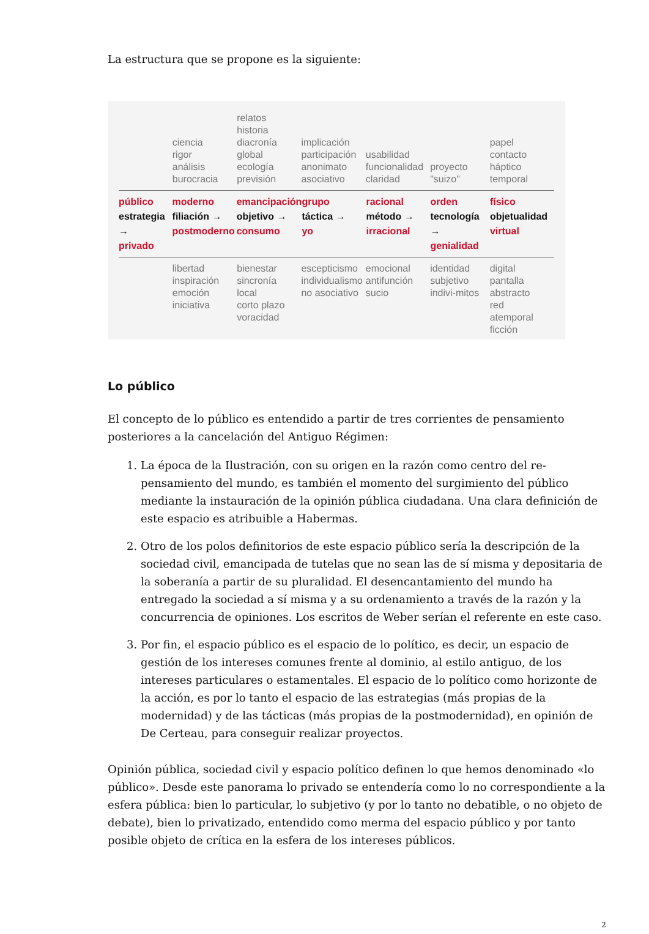La estructura que se propone es la siguiente:
ciencia
rigor
análisis
burocracia
relatos
historia
diacronía
global
ecología
previsión
implicación
participación
anonimato
asociativo
usabilidad
funcionalidad
claridad
proyecto
"suizo"
papel
contacto
háptico
temporal
público
estrategia →
privado
moderno
filiación →
postmoderno
emancipación
objetivo →
consumo
grupo
táctica →
yo
racional
método →
irracional
orden
tecnología →
genialidad
físico
objetualidad
virtual
libertad
inspiración
emoción
iniciativa
bienestar
sincronía
local
corto plazo
voracidad
escepticismo
individualismo
no asociativo
emocional
antifunción
sucio
identidad
subjetivo
indivi-mitos
digital
pantalla
abstracto
red
atemporal
ficción
Lo público
El concepto de lo público es entendido a partir de tres corrientes de pensamiento posteriores a la cancelación del Antiguo Régimen:
1. La época de la Ilustración, con su origen en la razón como centro del re-pensamiento del mundo, es también el momento del surgimiento del público mediante la instauración de la opinión pública ciudadana. Una clara definición de este espacio es atribuible a Habermas.
2. Otro de los polos definitorios de este espacio público sería la descripción de la sociedad civil, emancipada de tutelas que no sean las de sí misma y depositaria de la soberanía a partir de su pluralidad. El desencantamiento del mundo ha entregado la sociedad a sí misma y a su ordenamiento a través de la razón y la concurrencia de opiniones. Los escritos de Weber serían el referente en este caso.
3. Por fin, el espacio público es el espacio de lo político, es decir, un espacio de gestión de los intereses comunes frente al dominio, al estilo antiguo, de los intereses particulares o estamentales. El espacio de lo político como horizonte de la acción, es por lo tanto el espacio de las estrategias (más propias de la modernidad) y de las tácticas (más propias de la postmodernidad), en opinión de De Certeau, para conseguir realizar proyectos.
Opinión pública, sociedad civil y espacio político definen lo que hemos denominado «lo público». Desde este panorama lo privado se entendería como lo no correspondiente a la esfera pública: bien lo particular, lo subjetivo (y por lo tanto no debatible, o no objeto de debate), bien lo privatizado, entendido como merma del espacio público y por tanto posible objeto de crítica en la esfera de los intereses públicos.
2